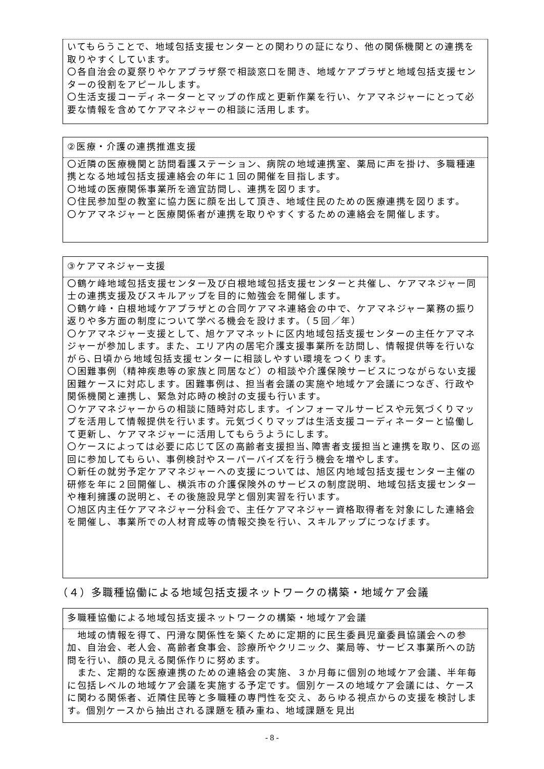いてもらうことで、地域包括支援センターとの関わりの証になり、他の関係機関との連携を取りやすくしています。
〇各自治会の夏祭りやケアプラザ祭で相談窓口を開き、地域ケアプラザと地域包括支援センターの役割をアピールします。
〇生活支援コーディネーターとマップの作成と更新作業を行い、ケアマネジャーにとって必要な情報を含めてケアマネジャーの相談に活用します。
②医療・介護の連携推進支援
〇近隣の医療機関と訪問看護ステーション、病院の地域連携室、薬局に声を掛け、多職種連携となる地域包括支援連絡会の年に１回の開催を目指します。
〇地域の医療関係事業所を適宜訪問し、連携を図ります。
〇住民参加型の教室に協力医に顔を出して頂き、地域住民のための医療連携を図ります。
〇ケアマネジャーと医療関係者が連携を取りやすくするための連絡会を開催します。
③ケアマネジャー支援
〇鶴ケ峰地域包括支援センター及び白根地域包括支援センターと共催し、ケアマネジャー同士の連携支援及びスキルアップを目的に勉強会を開催します。
〇鶴ケ峰・白根地域ケアプラザとの合同ケアマネ連絡会の中で、ケアマネジャー業務の振り返りや多方面の制度について学べる機会を設けます。（５回／年）
〇ケアマネジャー支援として、旭ケアマネットに区内地域包括支援センターの主任ケアマネジャーが参加します。また、エリア内の居宅介護支援事業所を訪問し、情報提供等を行いながら､日頃から地域包括支援センターに相談しやすい環境をつくります。
〇困難事例（精神疾患等の家族と同居など）の相談や介護保険サービスにつながらない支援困難ケースに対応します。困難事例は、担当者会議の実施や地域ケア会議につなぎ、行政や関係機関と連携し、緊急対応時の検討の支援も行います。
〇ケアマネジャーからの相談に随時対応します。インフォーマルサービスや元気づくりマップを活用して情報提供を行います。元気づくりマップは生活支援コーディネーターと協働して更新し、ケアマネジャーに活用してもらうようにします。
〇ケースによっては必要に応じて区の高齢者支援担当､障害者支援担当と連携を取り、区の巡回に参加してもらい、事例検討やスーパーバイズを行う機会を増やします。
〇新任の就労予定ケアマネジャーへの支援については、旭区内地域包括支援センター主催の研修を年に２回開催し、横浜市の介護保険外のサービスの制度説明、地域包括支援センターや権利擁護の説明と、その後施設見学と個別実習を行います。
〇旭区内主任ケアマネジャー分科会で、主任ケアマネジャー資格取得者を対象にした連絡会を開催し、事業所での人材育成等の情報交換を行い、スキルアップにつなげます。
（４）多職種協働による地域包括支援ネットワークの構築・地域ケア会議
多職種協働による地域包括支援ネットワークの構築・地域ケア会議
　地域の情報を得て、円滑な関係性を築くために定期的に民生委員児童委員協議会への参加、自治会、老人会、高齢者食事会、診療所やクリニック、薬局等、サービス事業所への訪問を行い、顔の見える関係作りに努めます。
　また、定期的な医療連携のための連絡会の実施、３か月毎に個別の地域ケア会議、半年毎に包括レベルの地域ケア会議を実施する予定です。個別ケースの地域ケア会議には、ケースに関わる関係者、近隣住民等と多職種の専門性を交え、あらゆる視点からの支援を検討します。個別ケースから抽出される課題を積み重ね、地域課題を見出
- 8 -